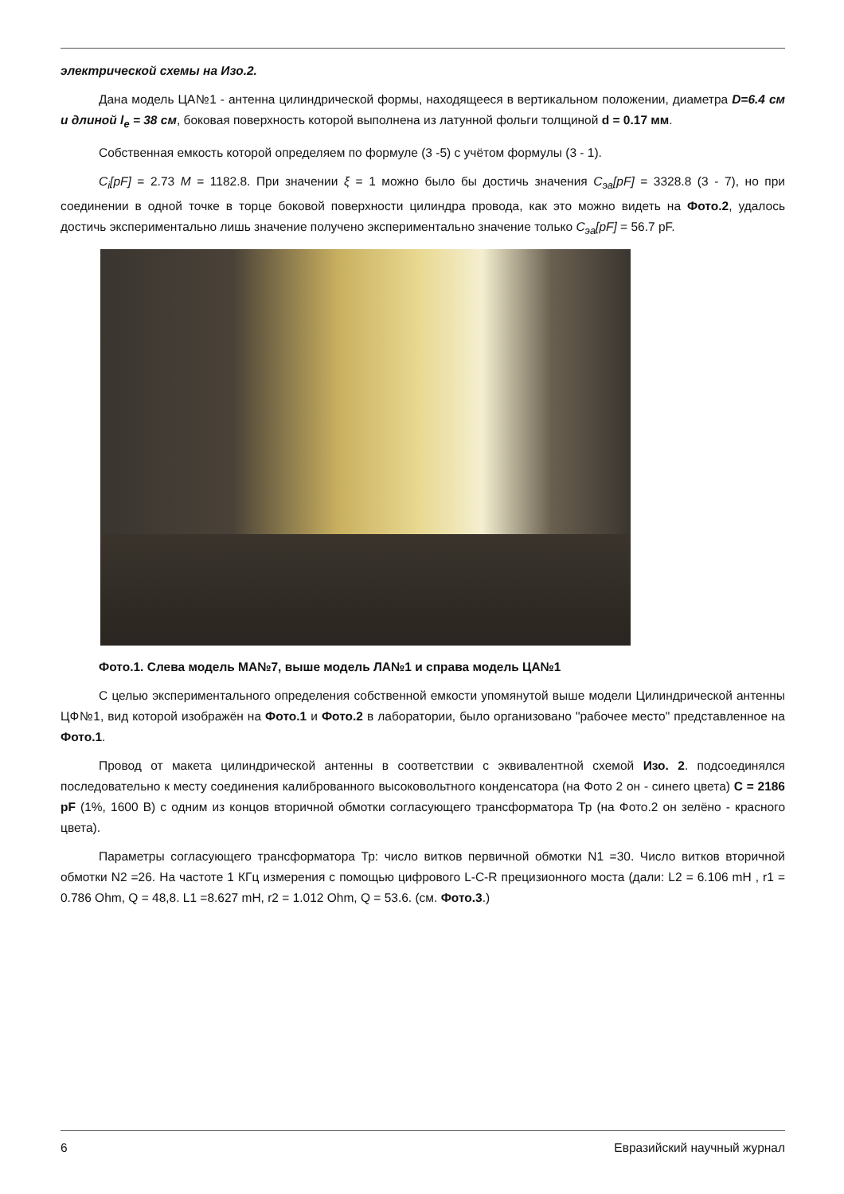электрической схемы на Изо.2.
Дана модель ЦА№1 - антенна цилиндрической формы, находящееся в вертикальном положении, диаметра D=6.4 см и длиной l<sub>e</sub> = 38 см, боковая поверхность которой выполнена из латунной фольги толщиной d = 0.17 мм.
Собственная емкость которой определяем по формуле (3 -5) с учётом формулы (3 - 1).
C<sub>i</sub>[pF] = 2.73 M = 1182.8. При значении ξ = 1 можно было бы достичь значения C<sub>эа</sub>[pF] = 3328.8 (3 - 7), но при соединении в одной точке в торце боковой поверхности цилиндра провода, как это можно видеть на Фото.2, удалось достичь экспериментально лишь значение получено экспериментально значение только C<sub>эа</sub>[pF] = 56.7 pF.
Фото.1. Слева модель МА№7, выше модель ЛА№1 и справа модель ЦА№1
С целью экспериментального определения собственной емкости упомянутой выше модели Цилиндрической антенны ЦФ№1, вид которой изображён на Фото.1 и Фото.2 в лаборатории, было организовано "рабочее место" представленное на Фото.1.
Провод от макета цилиндрической антенны в соответствии с эквивалентной схемой Изо. 2. подсоединялся последовательно к месту соединения калиброванного высоковольтного конденсатора (на Фото 2 он - синего цвета) C = 2186 pF (1%, 1600 B) с одним из концов вторичной обмотки согласующего трансформатора Тр (на Фото.2 он зелёно - красного цвета).
Параметры согласующего трансформатора Тр: число витков первичной обмотки N1 =30. Число витков вторичной обмотки N2 =26. На частоте 1 КГц измерения с помощью цифрового L-C-R прецизионного моста (дали: L2 = 6.106 mH , r1 = 0.786 Ohm, Q = 48,8. L1 =8.627 mH, r2 = 1.012 Ohm, Q = 53.6. (см. Фото.3.)
6 Евразийский научный журнал